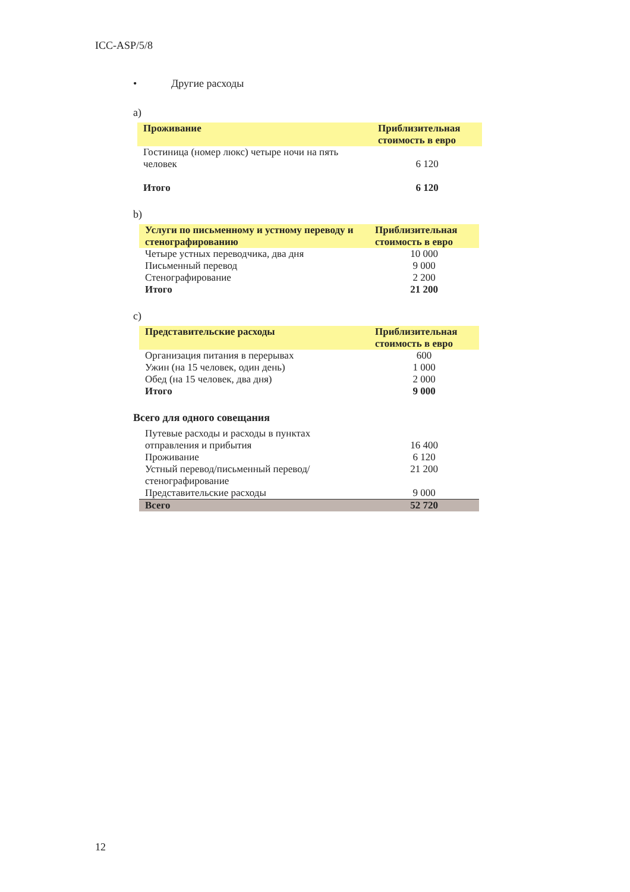ICC-ASP/5/8
• Другие расходы
a)
| Проживание | Приблизительная стоимость в евро |
| --- | --- |
| Гостиница (номер люкс) четыре ночи на пять человек | 6 120 |
| Итого | 6 120 |
b)
| Услуги по письменному и устному переводу и стенографированию | Приблизительная стоимость в евро |
| --- | --- |
| Четыре устных переводчика, два дня | 10 000 |
| Письменный перевод | 9 000 |
| Стенографирование | 2 200 |
| Итого | 21 200 |
c)
| Представительские расходы | Приблизительная стоимость в евро |
| --- | --- |
| Организация питания в перерывах | 600 |
| Ужин (на 15 человек, один день) | 1 000 |
| Обед (на 15 человек, два дня) | 2 000 |
| Итого | 9 000 |
Всего для одного совещания
| Путевые расходы и расходы в пунктах отправления и прибытия | 16 400 |
| Проживание | 6 120 |
| Устный перевод/письменный перевод/стенографирование | 21 200 |
| Представительские расходы | 9 000 |
| Всего | 52 720 |
12